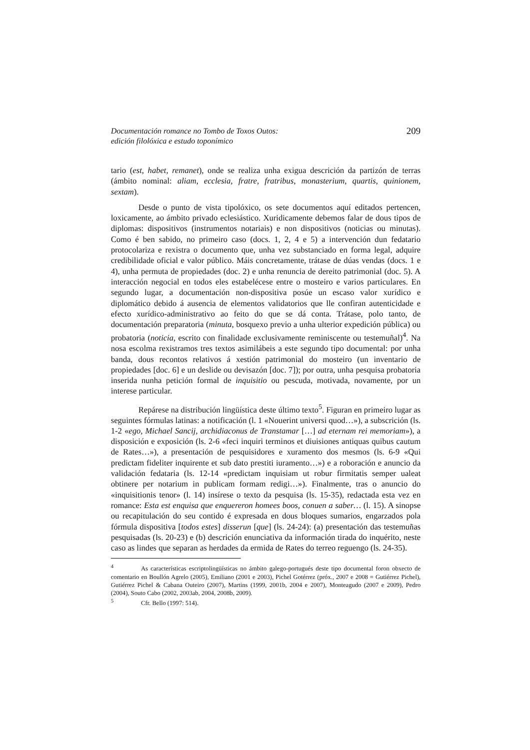Documentación romance no Tombo de Toxos Outos:
edición filolóxica e estudo toponímico
209
tario (est, habet, remanet), onde se realiza unha exigua descrición da partizón de terras (ámbito nominal: aliam, ecclesia, fratre, fratribus, monasterium, quartis, quinionem, sextam).
Desde o punto de vista tipolóxico, os sete documentos aquí editados pertencen, loxicamente, ao ámbito privado eclesiástico. Xuridicamente debemos falar de dous tipos de diplomas: dispositivos (instrumentos notariais) e non dispositivos (noticias ou minutas). Como é ben sabido, no primeiro caso (docs. 1, 2, 4 e 5) a intervención dun fedatario protocolariza e rexistra o documento que, unha vez substanciado en forma legal, adquire credibilidade oficial e valor público. Máis concretamente, trátase de dúas vendas (docs. 1 e 4), unha permuta de propiedades (doc. 2) e unha renuncia de dereito patrimonial (doc. 5). A interacción negocial en todos eles estabelécese entre o mosteiro e varios particulares. En segundo lugar, a documentación non-dispositiva posúe un escaso valor xurídico e diplomático debido á ausencia de elementos validatorios que lle confiran autenticidade e efecto xurídico-administrativo ao feito do que se dá conta. Trátase, polo tanto, de documentación preparatoria (minuta, bosquexo previo a unha ulterior expedición pública) ou probatoria (noticia, escrito con finalidade exclusivamente reminiscente ou testemuñal)<sup>4</sup>. Na nosa escolma rexistramos tres textos asimilábeis a este segundo tipo documental: por unha banda, dous recontos relativos á xestión patrimonial do mosteiro (un inventario de propiedades [doc. 6] e un deslide ou devisazón [doc. 7]); por outra, unha pesquisa probatoria inserida nunha petición formal de inquisitio ou pescuda, motivada, novamente, por un interese particular.
Repárese na distribución lingüística deste último texto<sup>5</sup>. Figuran en primeiro lugar as seguintes fórmulas latinas: a notificación (l. 1 «Nouerint universi quod…»), a subscrición (ls. 1-2 «ego, Michael Sancij, archidiaconus de Transtamar […] ad eternam rei memoriam»), a disposición e exposición (ls. 2-6 «feci inquiri terminos et diuisiones antiquas quibus cautum de Rates…»), a presentación de pesquisidores e xuramento dos mesmos (ls. 6-9 «Qui predictam fideliter inquirente et sub dato prestiti iuramento…») e a roboración e anuncio da validación fedataria (ls. 12-14 «predictam inquisiam ut robur firmitatis semper ualeat obtinere per notarium in publicam formam redigi…»). Finalmente, tras o anuncio do «inquisitionis tenor» (l. 14) insírese o texto da pesquisa (ls. 15-35), redactada esta vez en romance: Esta est enquisa que enquereron homees boos, conuen a saber… (l. 15). A sinopse ou recapitulación do seu contido é expresada en dous bloques sumarios, engarzados pola fórmula dispositiva [todos estes] disserun [que] (ls. 24-24): (a) presentación das testemuñas pesquisadas (ls. 20-23) e (b) descrición enunciativa da información tirada do inquérito, neste caso as lindes que separan as herdades da ermida de Rates do terreo reguengo (ls. 24-35).
<sup>4</sup> As características escriptolingüísticas no ámbito galego-portugués deste tipo documental foron obxecto de comentario en Boullón Agrelo (2005), Emiliano (2001 e 2003), Pichel Gotérrez (próx., 2007 e 2008 = Gutiérrez Pichel), Gutiérrez Pichel & Cabana Outeiro (2007), Martins (1999, 2001b, 2004 e 2007), Monteagudo (2007 e 2009), Pedro (2004), Souto Cabo (2002, 2003ab, 2004, 2008b, 2009).
<sup>5</sup> Cfr. Bello (1997: 514).